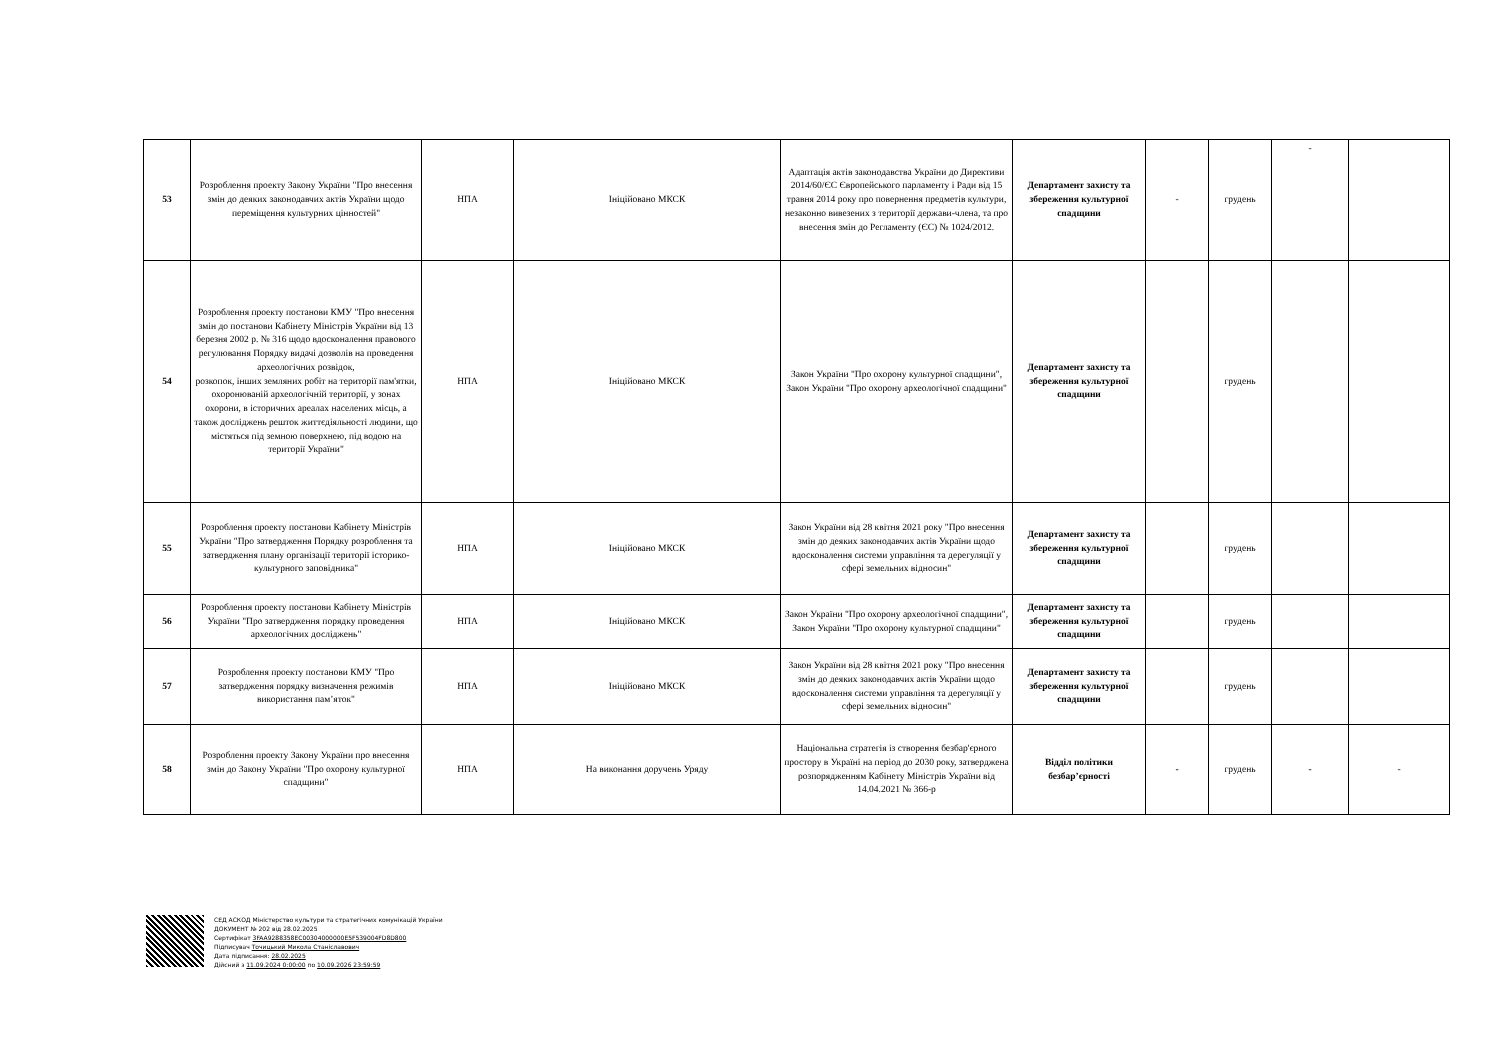| 53 | Розроблення проекту Закону України "Про внесення змін до деяких законодавчих актів України щодо переміщення культурних цінностей" | НПА | Ініційовано МКСК | Адаптація актів законодавства України до Директиви 2014/60/ЄС Європейського парламенту і Ради від 15 травня 2014 року про повернення предметів культури, незаконно вивезених з території держави-члена, та про внесення змін до Регламенту (ЄС) № 1024/2012. | Департамент захисту та збереження культурної спадщини | - | грудень | - | |
| 54 | Розроблення проекту постанови КМУ "Про внесення змін до постанови Кабінету Міністрів України від 13 березня 2002 р. № 316 щодо вдосконалення правового регулювання Порядку видачі дозволів на проведення археологічних розвідок, розкопок, інших земляних робіт на території пам'ятки, охоронюваній археологічній території, у зонах охорони, в історичних ареалах населених місць, а також досліджень решток життєдіяльності людини, що містяться під земною поверхнею, під водою на території України" | НПА | Ініційовано МКСК | Закон України "Про охорону культурної спадщини", Закон України "Про охорону археологічної спадщини" | Департамент захисту та збереження культурної спадщини | | грудень | | |
| 55 | Розроблення проекту постанови Кабінету Міністрів України "Про затвердження Порядку розроблення та затвердження плану організації території історико-культурного заповідника" | НПА | Ініційовано МКСК | Закон України від 28 квітня 2021 року "Про внесення змін до деяких законодавчих актів України щодо вдосконалення системи управління та дерегуляції у сфері земельних відносин" | Департамент захисту та збереження культурної спадщини | | грудень | | |
| 56 | Розроблення проекту постанови Кабінету Міністрів України "Про затвердження порядку проведення археологічних досліджень" | НПА | Ініційовано МКСК | Закон України "Про охорону археологічної спадщини", Закон України "Про охорону культурної спадщини" | Департамент захисту та збереження культурної спадщини | | грудень | | |
| 57 | Розроблення проекту постанови КМУ "Про затвердження порядку визначення режимів використання пам’яток" | НПА | Ініційовано МКСК | Закон України від 28 квітня 2021 року "Про внесення змін до деяких законодавчих актів України щодо вдосконалення системи управління та дерегуляції у сфері земельних відносин" | Департамент захисту та збереження культурної спадщини | | грудень | | |
| 58 | Розроблення проекту Закону України про внесення змін до Закону України "Про охорону культурної спадщини" | НПА | На виконання доручень Уряду | Національна стратегія із створення безбар'єрного простору в Україні на період до 2030 року, затверджена розпорядженням Кабінету Міністрів України від 14.04.2021 № 366-р | Відділ політики безбар’єрності | - | грудень | - | - |
СЕД АСКОД Міністерство культури та стратегічних комунікацій України
ДОКУМЕНТ № 202 від 28.02.2025
Сертифікат 3FAA9288358EC00304000000E5F539004FD8D800
Підписувач Точицький Микола Станіславович
Дата підписання: 28.02.2025
Дійсний з 11.09.2024 0:00:00 по 10.09.2026 23:59:59